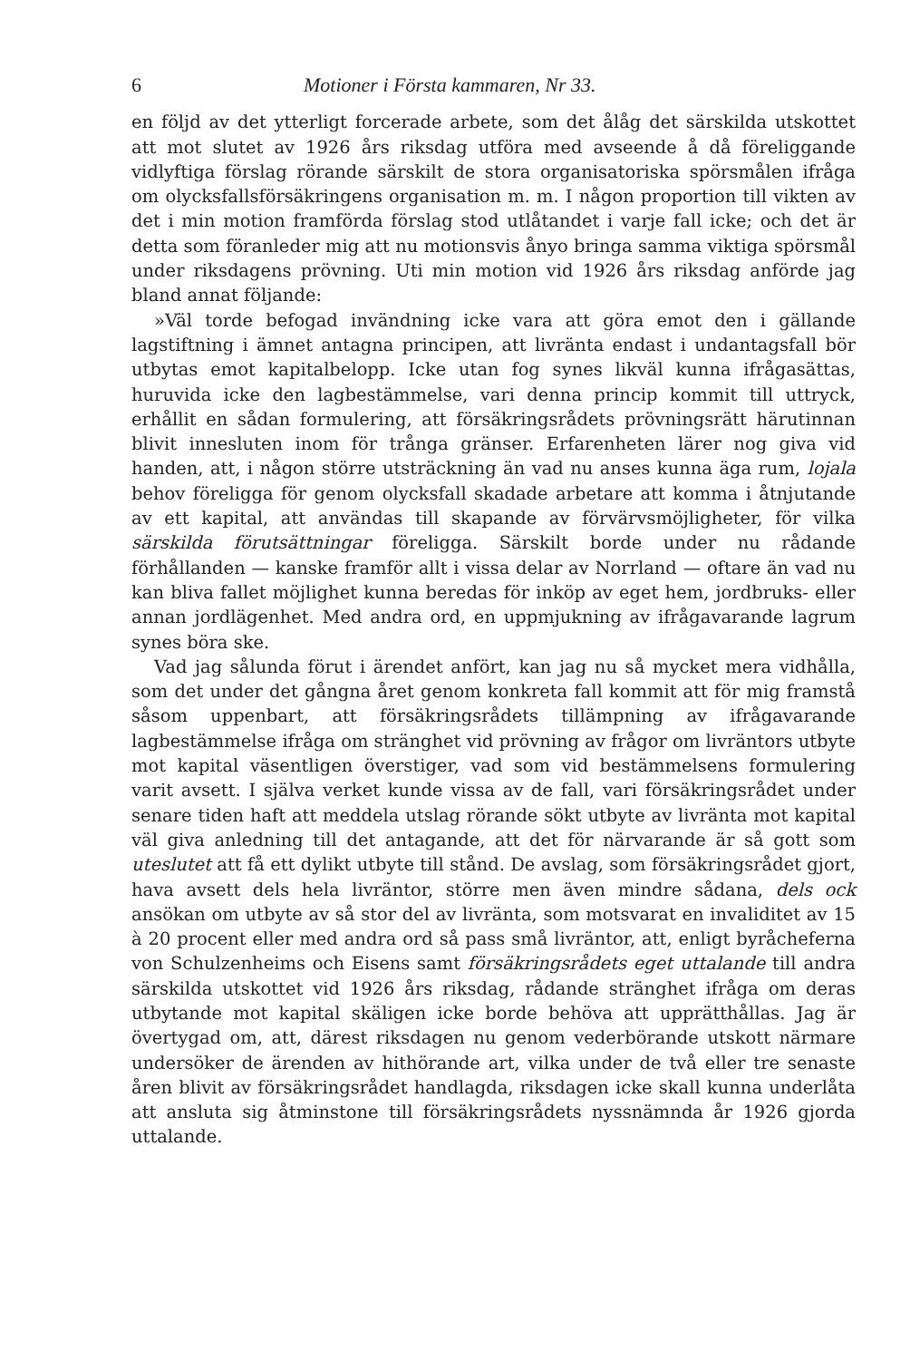6 Motioner i Första kammaren, Nr 33.
en följd av det ytterligt forcerade arbete, som det ålåg det särskilda utskottet att mot slutet av 1926 års riksdag utföra med avseende å då föreliggande vidlyftiga förslag rörande särskilt de stora organisatoriska spörsmålen ifråga om olycksfallsförsäkringens organisation m. m. I någon proportion till vikten av det i min motion framförda förslag stod utlåtandet i varje fall icke; och det är detta som föranleder mig att nu motionsvis ånyo bringa samma viktiga spörsmål under riksdagens prövning. Uti min motion vid 1926 års riksdag anförde jag bland annat följande:
»Väl torde befogad invändning icke vara att göra emot den i gällande lagstiftning i ämnet antagna principen, att livränta endast i undantagsfall bör utbytas emot kapitalbelopp. Icke utan fog synes likväl kunna ifrågasättas, huruvida icke den lagbestämmelse, vari denna princip kommit till uttryck, erhållit en sådan formulering, att försäkringsrådets prövningsrätt härutinnan blivit innesluten inom för trånga gränser. Erfarenheten lärer nog giva vid handen, att, i någon större utsträckning än vad nu anses kunna äga rum, lojala behov föreligga för genom olycksfall skadade arbetare att komma i åtnjutande av ett kapital, att användas till skapande av förvärvsmöjligheter, för vilka särskilda förutsättningar föreligga. Särskilt borde under nu rådande förhållanden — kanske framför allt i vissa delar av Norrland — oftare än vad nu kan bliva fallet möjlighet kunna beredas för inköp av eget hem, jordbruks- eller annan jordlägenhet. Med andra ord, en uppmjukning av ifrågavarande lagrum synes böra ske.
Vad jag sålunda förut i ärendet anfört, kan jag nu så mycket mera vidhålla, som det under det gångna året genom konkreta fall kommit att för mig framstå såsom uppenbart, att försäkringsrådets tillämpning av ifrågavarande lagbestämmelse ifråga om stränghet vid prövning av frågor om livräntors utbyte mot kapital väsentligen överstiger, vad som vid bestämmelsens formulering varit avsett. I själva verket kunde vissa av de fall, vari försäkringsrådet under senare tiden haft att meddela utslag rörande sökt utbyte av livränta mot kapital väl giva anledning till det antagande, att det för närvarande är så gott som uteslutet att få ett dylikt utbyte till stånd. De avslag, som försäkringsrådet gjort, hava avsett dels hela livräntor, större men även mindre sådana, dels ock ansökan om utbyte av så stor del av livränta, som motsvarat en invaliditet av 15 à 20 procent eller med andra ord så pass små livräntor, att, enligt byråcheferna von Schulzenheims och Eisens samt försäkringsrådets eget uttalande till andra särskilda utskottet vid 1926 års riksdag, rådande stränghet ifråga om deras utbytande mot kapital skäligen icke borde behöva att upprätthållas. Jag är övertygad om, att, därest riksdagen nu genom vederbörande utskott närmare undersöker de ärenden av hithörande art, vilka under de två eller tre senaste åren blivit av försäkringsrådet handlagda, riksdagen icke skall kunna underlåta att ansluta sig åtminstone till försäkringsrådets nyssnämnda år 1926 gjorda uttalande.